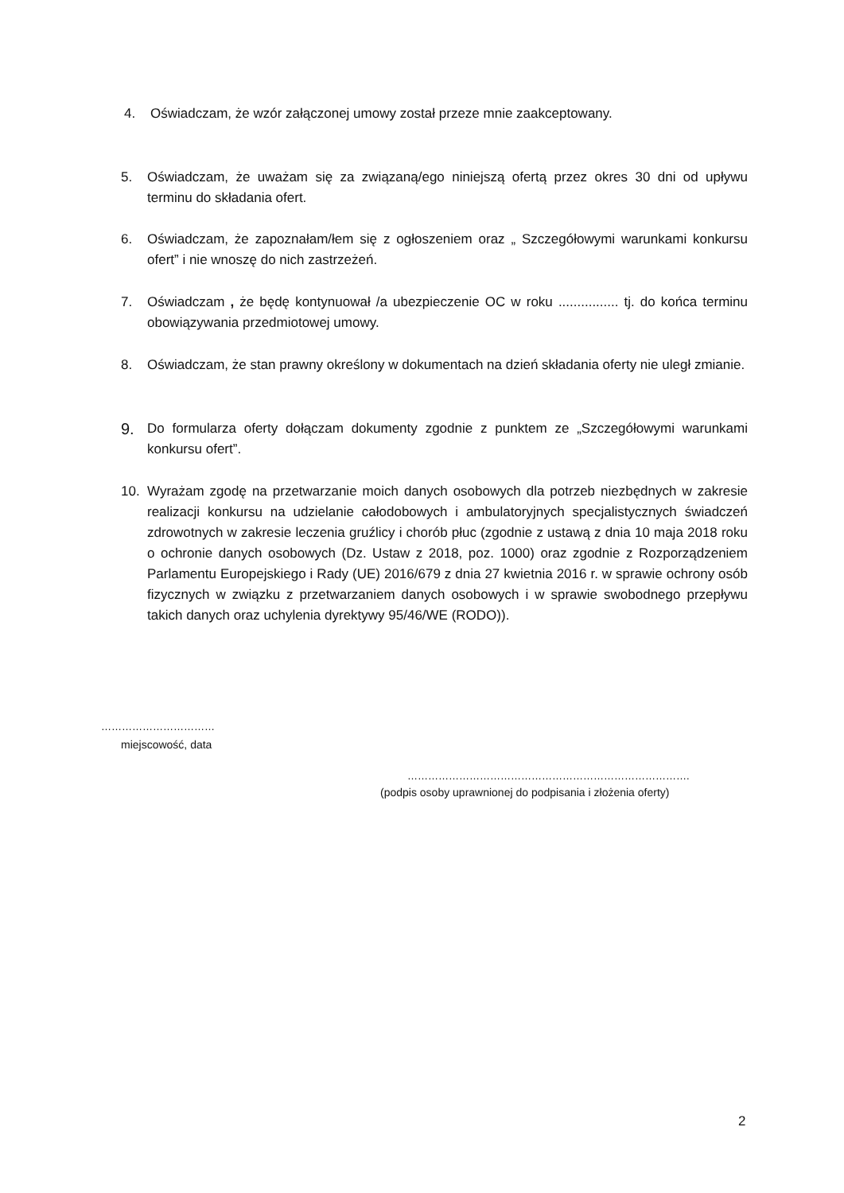4. Oświadczam, że wzór załączonej umowy został przeze mnie zaakceptowany.
5. Oświadczam, że uważam się za związaną/ego niniejszą ofertą przez okres 30 dni od upływu terminu do składania ofert.
6. Oświadczam, że zapoznałam/łem się z ogłoszeniem oraz „ Szczegółowymi warunkami konkursu ofert” i nie wnoszę do nich zastrzeżeń.
7. Oświadczam , że będę kontynuował /a ubezpieczenie OC w roku ................ tj. do końca terminu obowiązywania przedmiotowej umowy.
8. Oświadczam, że stan prawny określony w dokumentach na dzień składania oferty nie uległ zmianie.
9. Do formularza oferty dołączam dokumenty zgodnie z punktem ze „Szczegółowymi warunkami konkursu ofert”.
10. Wyrażam zgodę na przetwarzanie moich danych osobowych dla potrzeb niezbędnych w zakresie realizacji konkursu na udzielanie całodobowych i ambulatoryjnych specjalistycznych świadczeń zdrowotnych w zakresie leczenia gruźlicy i chorób płuc (zgodnie z ustawą z dnia 10 maja 2018 roku o ochronie danych osobowych (Dz. Ustaw z 2018, poz. 1000) oraz zgodnie z Rozporządzeniem Parlamentu Europejskiego i Rady (UE) 2016/679 z dnia 27 kwietnia 2016 r. w sprawie ochrony osób fizycznych w związku z przetwarzaniem danych osobowych i w sprawie swobodnego przepływu takich danych oraz uchylenia dyrektywy 95/46/WE (RODO)).
……………………………
miejscowość, data
……………………………………………………………………….
(podpis osoby uprawnionej do podpisania i złożenia oferty)
2